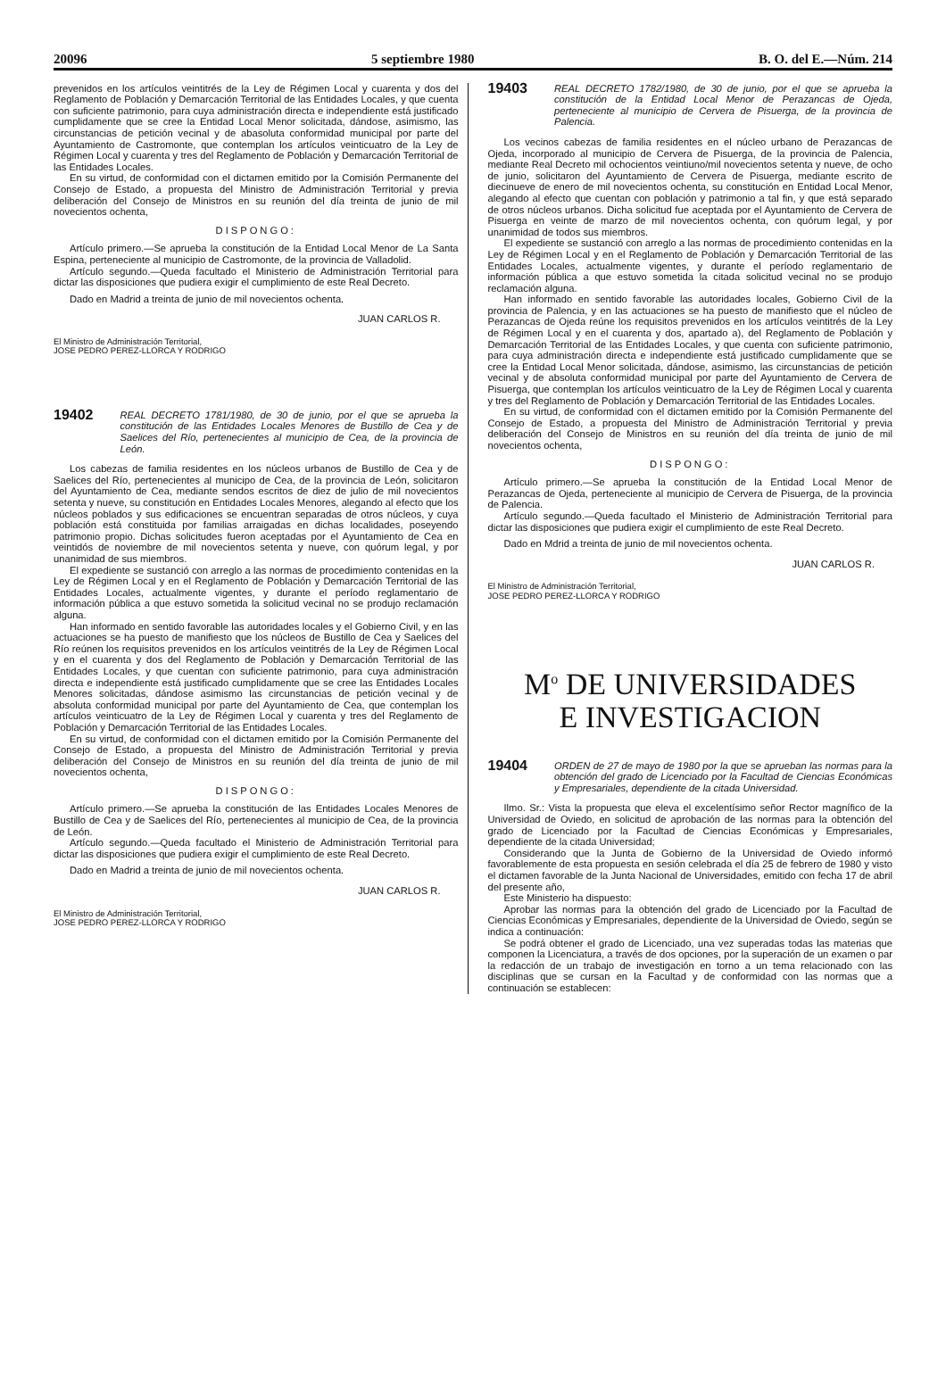20096 5 septiembre 1980 B. O. del E.—Núm. 214
prevenidos en los artículos veintitrés de la Ley de Régimen Local y cuarenta y dos del Reglamento de Población y Demarcación Territorial de las Entidades Locales, y que cuenta con suficiente patrimonio, para cuya administración directa e independiente está justificado cumplidamente que se cree la Entidad Local Menor solicitada, dándose, asimismo, las circunstancias de petición vecinal y de abasoluta conformidad municipal por parte del Ayuntamiento de Castromonte, que contemplan los artículos veinticuatro de la Ley de Régimen Local y cuarenta y tres del Reglamento de Población y Demarcación Territorial de las Entidades Locales.
En su virtud, de conformidad con el dictamen emitido por la Comisión Permanente del Consejo de Estado, a propuesta del Ministro de Administración Territorial y previa deliberación del Consejo de Ministros en su reunión del día treinta de junio de mil novecientos ochenta,
DISPONGO:
Artículo primero.—Se aprueba la constitución de la Entidad Local Menor de La Santa Espina, perteneciente al municipio de Castromonte, de la provincia de Valladolid.
Artículo segundo.—Queda facultado el Ministerio de Administración Territorial para dictar las disposiciones que pudiera exigir el cumplimiento de este Real Decreto.
Dado en Madrid a treinta de junio de mil novecientos ochenta.
JUAN CARLOS R.
El Ministro de Administración Territorial,
JOSE PEDRO PEREZ-LLORCA Y RODRIGO
19402 REAL DECRETO 1781/1980, de 30 de junio, por el que se aprueba la constitución de las Entidades Locales Menores de Bustillo de Cea y de Saelices del Río, pertenecientes al municipio de Cea, de la provincia de León.
Los cabezas de familia residentes en los núcleos urbanos de Bustillo de Cea y de Saelices del Río, pertenecientes al municipo de Cea, de la provincia de León, solicitaron del Ayuntamiento de Cea, mediante sendos escritos de diez de julio de mil novecientos setenta y nueve, su constitución en Entidades Locales Menores, alegando al efecto que los núcleos poblados y sus edificaciones se encuentran separadas de otros núcleos, y cuya población está constituida por familias arraigadas en dichas localidades, poseyendo patrimonio propio. Dichas solicitudes fueron aceptadas por el Ayuntamiento de Cea en veintidós de noviembre de mil novecientos setenta y nueve, con quórum legal, y por unanimidad de sus miembros.
El expediente se sustanció con arreglo a las normas de procedimiento contenidas en la Ley de Régimen Local y en el Reglamento de Población y Demarcación Territorial de las Entidades Locales, actualmente vigentes, y durante el período reglamentario de información pública a que estuvo sometida la solicitud vecinal no se produjo reclamación alguna.
Han informado en sentido favorable las autoridades locales y el Gobierno Civil, y en las actuaciones se ha puesto de manifiesto que los núcleos de Bustillo de Cea y Saelices del Río reúnen los requisitos prevenidos en los artículos veintitrés de la Ley de Régimen Local y en el cuarenta y dos del Reglamento de Población y Demarcación Territorial de las Entidades Locales, y que cuentan con suficiente patrimonio, para cuya administración directa e independiente está justificado cumplidamente que se cree las Entidades Locales Menores solicitadas, dándose asimismo las circunstancias de petición vecinal y de absoluta conformidad municipal por parte del Ayuntamiento de Cea, que contemplan los artículos veinticuatro de la Ley de Régimen Local y cuarenta y tres del Reglamento de Población y Demarcación Territorial de las Entidades Locales.
En su virtud, de conformidad con el dictamen emitido por la Comisión Permanente del Consejo de Estado, a propuesta del Ministro de Administración Territorial y previa deliberación del Consejo de Ministros en su reunión del día treinta de junio de mil novecientos ochenta,
DISPONGO:
Artículo primero.—Se aprueba la constitución de las Entidades Locales Menores de Bustillo de Cea y de Saelices del Río, pertenecientes al municipio de Cea, de la provincia de León.
Artículo segundo.—Queda facultado el Ministerio de Administración Territorial para dictar las disposiciones que pudiera exigir el cumplimiento de este Real Decreto.
Dado en Madrid a treinta de junio de mil novecientos ochenta.
JUAN CARLOS R.
El Ministro de Administración Territorial,
JOSE PEDRO PEREZ-LLORCA Y RODRIGO
19403 REAL DECRETO 1782/1980, de 30 de junio, por el que se aprueba la constitución de la Entidad Local Menor de Perazancas de Ojeda, perteneciente al municipio de Cervera de Pisuerga, de la provincia de Palencia.
Los vecinos cabezas de familia residentes en el núcleo urbano de Perazancas de Ojeda, incorporado al municipio de Cervera de Pisuerga, de la provincia de Palencia, mediante Real Decreto mil ochocientos veintiuno/mil novecientos setenta y nueve, de ocho de junio, solicitaron del Ayuntamiento de Cervera de Pisuerga, mediante escrito de diecinueve de enero de mil novecientos ochenta, su constitución en Entidad Local Menor, alegando al efecto que cuentan con población y patrimonio a tal fin, y que está separado de otros núcleos urbanos. Dicha solicitud fue aceptada por el Ayuntamiento de Cervera de Pisuerga en veinte de marzo de mil novecientos ochenta, con quórum legal, y por unanimidad de todos sus miembros.
El expediente se sustanció con arreglo a las normas de procedimiento contenidas en la Ley de Régimen Local y en el Reglamento de Población y Demarcación Territorial de las Entidades Locales, actualmente vigentes, y durante el período reglamentario de información pública a que estuvo sometida la citada solicitud vecinal no se produjo reclamación alguna.
Han informado en sentido favorable las autoridades locales, Gobierno Civil de la provincia de Palencia, y en las actuaciones se ha puesto de manifiesto que el núcleo de Perazancas de Ojeda reúne los requisitos prevenidos en los artículos veintitrés de la Ley de Régimen Local y en el cuarenta y dos, apartado a), del Reglamento de Población y Demarcación Territorial de las Entidades Locales, y que cuenta con suficiente patrimonio, para cuya administración directa e independiente está justificado cumplidamente que se cree la Entidad Local Menor solicitada, dándose, asimismo, las circunstancias de petición vecinal y de absoluta conformidad municipal por parte del Ayuntamiento de Cervera de Pisuerga, que contemplan los artículos veinticuatro de la Ley de Régimen Local y cuarenta y tres del Reglamento de Población y Demarcación Territorial de las Entidades Locales.
En su virtud, de conformidad con el dictamen emitido por la Comisión Permanente del Consejo de Estado, a propuesta del Ministro de Administración Territorial y previa deliberación del Consejo de Ministros en su reunión del día treinta de junio de mil novecientos ochenta,
DISPONGO:
Artículo primero.—Se aprueba la constitución de la Entidad Local Menor de Perazancas de Ojeda, perteneciente al municipio de Cervera de Pisuerga, de la provincia de Palencia.
Artículo segundo.—Queda facultado el Ministerio de Administración Territorial para dictar las disposiciones que pudiera exigir el cumplimiento de este Real Decreto.
Dado en Mdrid a treinta de junio de mil novecientos ochenta.
JUAN CARLOS R.
El Ministro de Administración Territorial,
JOSE PEDRO PEREZ-LLORCA Y RODRIGO
M<sup>o</sup> DE UNIVERSIDADES
E INVESTIGACION
19404 ORDEN de 27 de mayo de 1980 por la que se aprueban las normas para la obtención del grado de Licenciado por la Facultad de Ciencias Económicas y Empresariales, dependiente de la citada Universidad.
Ilmo. Sr.: Vista la propuesta que eleva el excelentísimo señor Rector magnífico de la Universidad de Oviedo, en solicitud de aprobación de las normas para la obtención del grado de Licenciado por la Facultad de Ciencias Económicas y Empresariales, dependiente de la citada Universidad;
Considerando que la Junta de Gobierno de la Universidad de Oviedo informó favorablemente de esta propuesta en sesión celebrada el día 25 de febrero de 1980 y visto el dictamen favorable de la Junta Nacional de Universidades, emitido con fecha 17 de abril del presente año,
Este Ministerio ha dispuesto:
Aprobar las normas para la obtención del grado de Licenciado por la Facultad de Ciencias Económicas y Empresariales, dependiente de la Universidad de Oviedo, según se indica a continuación:
Se podrá obtener el grado de Licenciado, una vez superadas todas las materias que componen la Licenciatura, a través de dos opciones, por la superación de un examen o par la redacción de un trabajo de investigación en torno a un tema relacionado con las disciplinas que se cursan en la Facultad y de conformidad con las normas que a continuación se establecen: